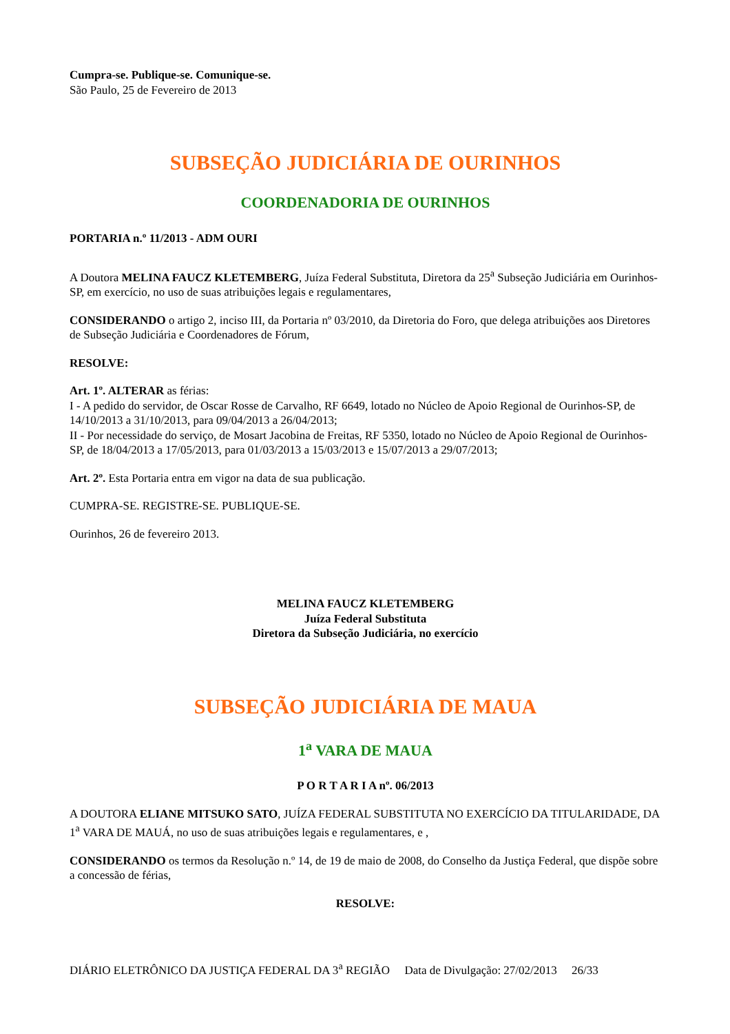Cumpra-se. Publique-se. Comunique-se.
São Paulo, 25 de Fevereiro de 2013
SUBSEÇÃO JUDICIÁRIA DE OURINHOS
COORDENADORIA DE OURINHOS
PORTARIA n.º 11/2013 - ADM OURI
A Doutora MELINA FAUCZ KLETEMBERG, Juíza Federal Substituta, Diretora da 25<sup>a</sup> Subseção Judiciária em Ourinhos-SP, em exercício, no uso de suas atribuições legais e regulamentares,
CONSIDERANDO o artigo 2, inciso III, da Portaria nº 03/2010, da Diretoria do Foro, que delega atribuições aos Diretores de Subseção Judiciária e Coordenadores de Fórum,
RESOLVE:
Art. 1º. ALTERAR as férias:
I - A pedido do servidor, de Oscar Rosse de Carvalho, RF 6649, lotado no Núcleo de Apoio Regional de Ourinhos-SP, de 14/10/2013 a 31/10/2013, para 09/04/2013 a 26/04/2013;
II - Por necessidade do serviço, de Mosart Jacobina de Freitas, RF 5350, lotado no Núcleo de Apoio Regional de Ourinhos-SP, de 18/04/2013 a 17/05/2013, para 01/03/2013 a 15/03/2013 e 15/07/2013 a 29/07/2013;
Art. 2º. Esta Portaria entra em vigor na data de sua publicação.
CUMPRA-SE. REGISTRE-SE. PUBLIQUE-SE.
Ourinhos, 26 de fevereiro 2013.
MELINA FAUCZ KLETEMBERG
Juíza Federal Substituta
Diretora da Subseção Judiciária, no exercício
SUBSEÇÃO JUDICIÁRIA DE MAUA
1<sup>a</sup> VARA DE MAUA
P O R T A R I A nº. 06/2013
A DOUTORA ELIANE MITSUKO SATO, JUÍZA FEDERAL SUBSTITUTA NO EXERCÍCIO DA TITULARIDADE, DA 1<sup>a</sup> VARA DE MAUÁ, no uso de suas atribuições legais e regulamentares, e ,
CONSIDERANDO os termos da Resolução n.º 14, de 19 de maio de 2008, do Conselho da Justiça Federal, que dispõe sobre a concessão de férias,
RESOLVE:
DIÁRIO ELETRÔNICO DA JUSTIÇA FEDERAL DA 3<sup>a</sup> REGIÃO Data de Divulgação: 27/02/2013 26/33